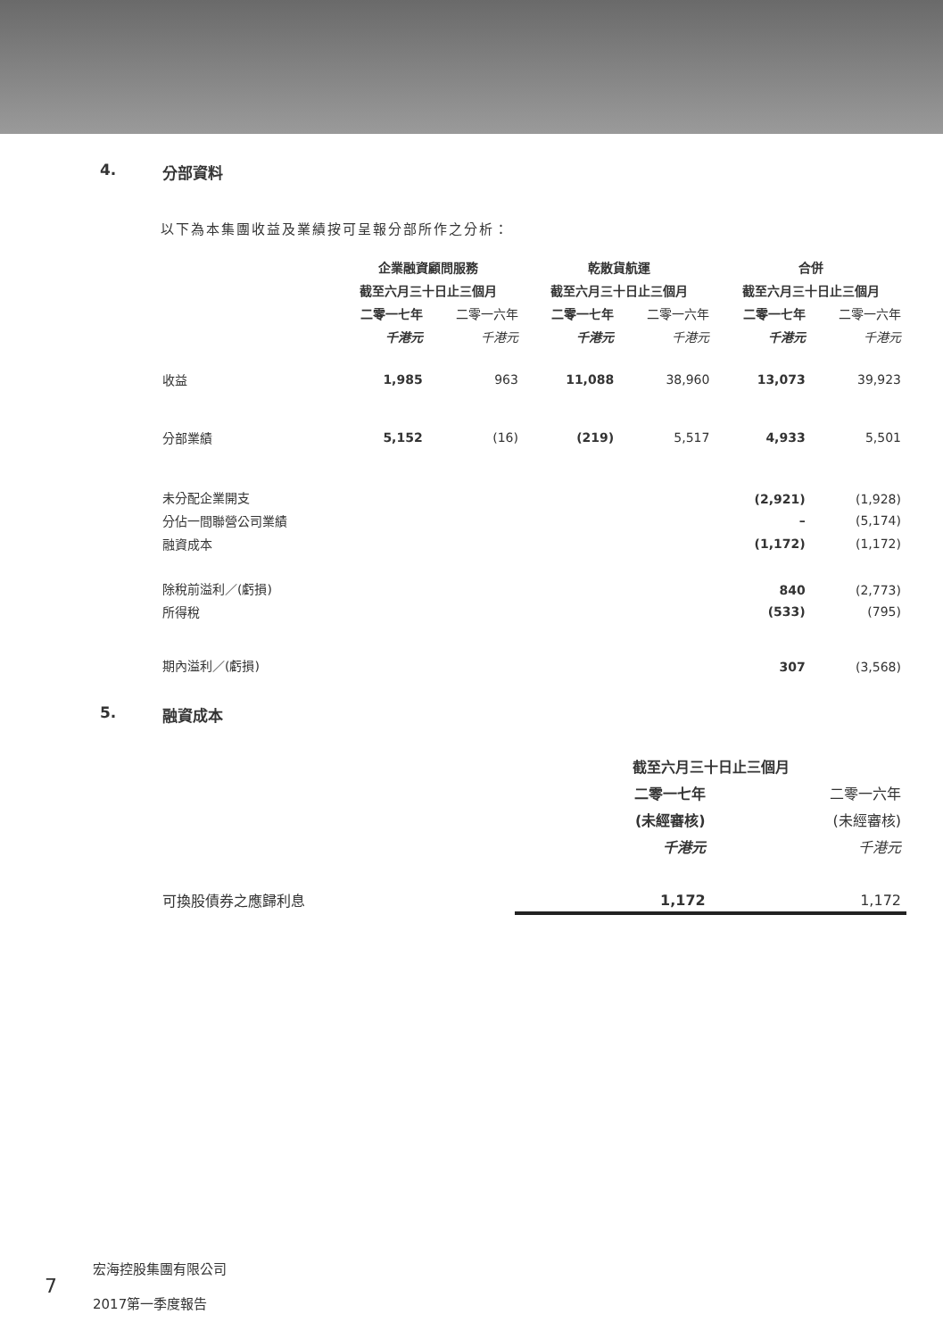4. 分部資料
以下為本集團收益及業績按可呈報分部所作之分析：
| | 企業融資顧問服務 | | 乾散貨航運 | | 合併 | |
| --- | --- | --- | --- | --- | --- | --- |
| | 截至六月三十日止三個月 | | 截至六月三十日止三個月 | | 截至六月三十日止三個月 | |
| | 二零一七年 | 二零一六年 | 二零一七年 | 二零一六年 | 二零一七年 | 二零一六年 |
| | 千港元 | 千港元 | 千港元 | 千港元 | 千港元 | 千港元 |
| 收益 | 1,985 | 963 | 11,088 | 38,960 | 13,073 | 39,923 |
| 分部業績 | 5,152 | (16) | (219) | 5,517 | 4,933 | 5,501 |
| 未分配企業開支 | | | | | (2,921) | (1,928) |
| 分佔一間聯營公司業績 | | | | | – | (5,174) |
| 融資成本 | | | | | (1,172) | (1,172) |
| 除稅前溢利／(虧損) | | | | | 840 | (2,773) |
| 所得稅 | | | | | (533) | (795) |
| 期內溢利／(虧損) | | | | | 307 | (3,568) |
5. 融資成本
| | 截至六月三十日止三個月 | |
| --- | --- | --- |
| | 二零一七年 | 二零一六年 |
| | (未經審核) | (未經審核) |
| | 千港元 | 千港元 |
| 可換股債券之應歸利息 | 1,172 | 1,172 |
7
宏海控股集團有限公司
2017第一季度報告